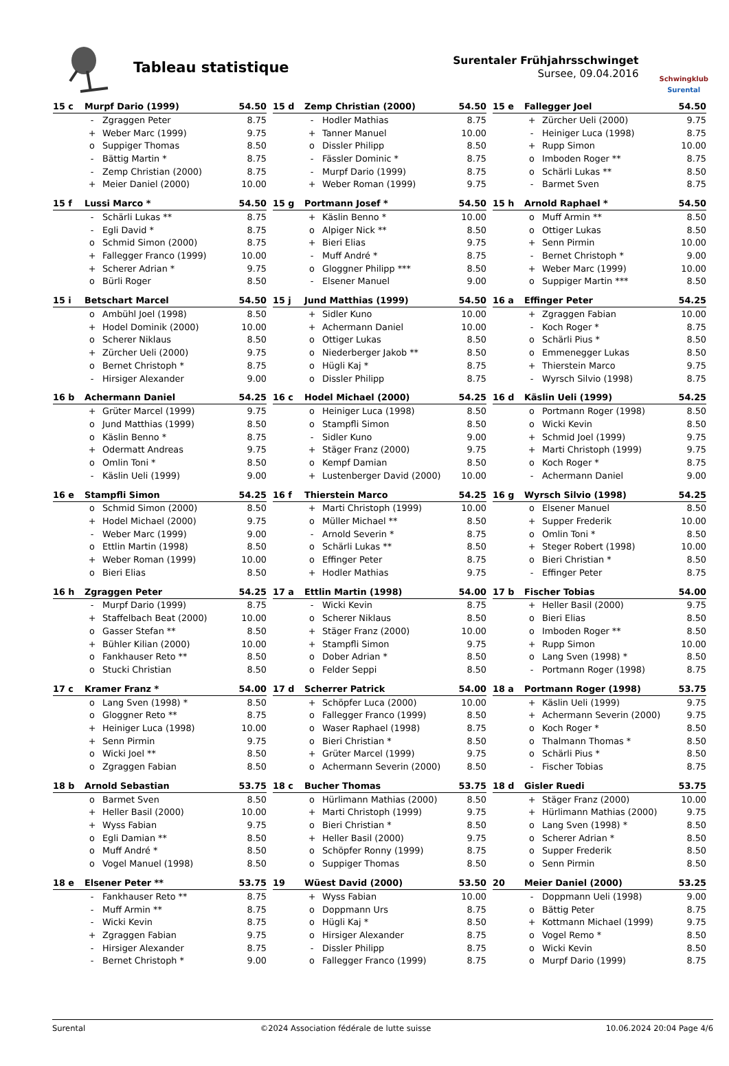Tableau statistique
Surentaler Frühjahrsschwinget
Sursee, 09.04.2016
Schwingklub
Surental
| 15 c | Murpf Dario (1999) | | 54.50 |
| --- | --- | --- | --- |
| | - | Zgraggen Peter | 8.75 |
| | + | Weber Marc (1999) | 9.75 |
| | o | Suppiger Thomas | 8.50 |
| | - | Bättig Martin * | 8.75 |
| | - | Zemp Christian (2000) | 8.75 |
| | + | Meier Daniel (2000) | 10.00 |
| 15 d | Zemp Christian (2000) | | 54.50 |
| --- | --- | --- | --- |
| | - | Hodler Mathias | 8.75 |
| | + | Tanner Manuel | 10.00 |
| | o | Dissler Philipp | 8.50 |
| | - | Fässler Dominic * | 8.75 |
| | - | Murpf Dario (1999) | 8.75 |
| | + | Weber Roman (1999) | 9.75 |
| 15 e | Fallegger Joel | | 54.50 |
| --- | --- | --- | --- |
| | + | Zürcher Ueli (2000) | 9.75 |
| | - | Heiniger Luca (1998) | 8.75 |
| | + | Rupp Simon | 10.00 |
| | o | Imboden Roger ** | 8.75 |
| | o | Schärli Lukas ** | 8.50 |
| | - | Barmet Sven | 8.75 |
| 15 f | Lussi Marco * | | 54.50 |
| --- | --- | --- | --- |
| | - | Schärli Lukas ** | 8.75 |
| | - | Egli David * | 8.75 |
| | o | Schmid Simon (2000) | 8.75 |
| | + | Fallegger Franco (1999) | 10.00 |
| | + | Scherer Adrian * | 9.75 |
| | o | Bürli Roger | 8.50 |
| 15 g | Portmann Josef * | | 54.50 |
| --- | --- | --- | --- |
| | + | Käslin Benno * | 10.00 |
| | o | Alpiger Nick ** | 8.50 |
| | + | Bieri Elias | 9.75 |
| | - | Muff André * | 8.75 |
| | o | Gloggner Philipp *** | 8.50 |
| | - | Elsener Manuel | 9.00 |
| 15 h | Arnold Raphael * | | 54.50 |
| --- | --- | --- | --- |
| | o | Muff Armin ** | 8.50 |
| | o | Ottiger Lukas | 8.50 |
| | + | Senn Pirmin | 10.00 |
| | - | Bernet Christoph * | 9.00 |
| | + | Weber Marc (1999) | 10.00 |
| | o | Suppiger Martin *** | 8.50 |
| 15 i | Betschart Marcel | | 54.50 |
| --- | --- | --- | --- |
| | o | Ambühl Joel (1998) | 8.50 |
| | + | Hodel Dominik (2000) | 10.00 |
| | o | Scherer Niklaus | 8.50 |
| | + | Zürcher Ueli (2000) | 9.75 |
| | o | Bernet Christoph * | 8.75 |
| | - | Hirsiger Alexander | 9.00 |
| 15 j | Jund Matthias (1999) | | 54.50 |
| --- | --- | --- | --- |
| | + | Sidler Kuno | 10.00 |
| | + | Achermann Daniel | 10.00 |
| | o | Ottiger Lukas | 8.50 |
| | o | Niederberger Jakob ** | 8.50 |
| | o | Hügli Kaj * | 8.75 |
| | o | Dissler Philipp | 8.75 |
| 16 a | Effinger Peter | | 54.25 |
| --- | --- | --- | --- |
| | + | Zgraggen Fabian | 10.00 |
| | - | Koch Roger * | 8.75 |
| | o | Schärli Pius * | 8.50 |
| | o | Emmenegger Lukas | 8.50 |
| | + | Thierstein Marco | 9.75 |
| | - | Wyrsch Silvio (1998) | 8.75 |
| 16 b | Achermann Daniel | | 54.25 |
| --- | --- | --- | --- |
| | + | Grüter Marcel (1999) | 9.75 |
| | o | Jund Matthias (1999) | 8.50 |
| | o | Käslin Benno * | 8.75 |
| | + | Odermatt Andreas | 9.75 |
| | o | Omlin Toni * | 8.50 |
| | - | Käslin Ueli (1999) | 9.00 |
| 16 c | Hodel Michael (2000) | | 54.25 |
| --- | --- | --- | --- |
| | o | Heiniger Luca (1998) | 8.50 |
| | o | Stampfli Simon | 8.50 |
| | - | Sidler Kuno | 9.00 |
| | + | Stäger Franz (2000) | 9.75 |
| | o | Kempf Damian | 8.50 |
| | + | Lustenberger David (2000) | 10.00 |
| 16 d | Käslin Ueli (1999) | | 54.25 |
| --- | --- | --- | --- |
| | o | Portmann Roger (1998) | 8.50 |
| | o | Wicki Kevin | 8.50 |
| | + | Schmid Joel (1999) | 9.75 |
| | + | Marti Christoph (1999) | 9.75 |
| | o | Koch Roger * | 8.75 |
| | - | Achermann Daniel | 9.00 |
| 16 e | Stampfli Simon | | 54.25 |
| --- | --- | --- | --- |
| | o | Schmid Simon (2000) | 8.50 |
| | + | Hodel Michael (2000) | 9.75 |
| | - | Weber Marc (1999) | 9.00 |
| | o | Ettlin Martin (1998) | 8.50 |
| | + | Weber Roman (1999) | 10.00 |
| | o | Bieri Elias | 8.50 |
| 16 f | Thierstein Marco | | 54.25 |
| --- | --- | --- | --- |
| | + | Marti Christoph (1999) | 10.00 |
| | o | Müller Michael ** | 8.50 |
| | - | Arnold Severin * | 8.75 |
| | o | Schärli Lukas ** | 8.50 |
| | o | Effinger Peter | 8.75 |
| | + | Hodler Mathias | 9.75 |
| 16 g | Wyrsch Silvio (1998) | | 54.25 |
| --- | --- | --- | --- |
| | o | Elsener Manuel | 8.50 |
| | + | Supper Frederik | 10.00 |
| | o | Omlin Toni * | 8.50 |
| | + | Steger Robert (1998) | 10.00 |
| | o | Bieri Christian * | 8.50 |
| | - | Effinger Peter | 8.75 |
| 16 h | Zgraggen Peter | | 54.25 |
| --- | --- | --- | --- |
| | - | Murpf Dario (1999) | 8.75 |
| | + | Staffelbach Beat (2000) | 10.00 |
| | o | Gasser Stefan ** | 8.50 |
| | + | Bühler Kilian (2000) | 10.00 |
| | o | Fankhauser Reto ** | 8.50 |
| | o | Stucki Christian | 8.50 |
| 17 a | Ettlin Martin (1998) | | 54.00 |
| --- | --- | --- | --- |
| | - | Wicki Kevin | 8.75 |
| | o | Scherer Niklaus | 8.50 |
| | + | Stäger Franz (2000) | 10.00 |
| | + | Stampfli Simon | 9.75 |
| | o | Dober Adrian * | 8.50 |
| | o | Felder Seppi | 8.50 |
| 17 b | Fischer Tobias | | 54.00 |
| --- | --- | --- | --- |
| | + | Heller Basil (2000) | 9.75 |
| | o | Bieri Elias | 8.50 |
| | o | Imboden Roger ** | 8.50 |
| | + | Rupp Simon | 10.00 |
| | o | Lang Sven (1998) * | 8.50 |
| | - | Portmann Roger (1998) | 8.75 |
| 17 c | Kramer Franz * | | 54.00 |
| --- | --- | --- | --- |
| | o | Lang Sven (1998) * | 8.50 |
| | o | Gloggner Reto ** | 8.75 |
| | + | Heiniger Luca (1998) | 10.00 |
| | + | Senn Pirmin | 9.75 |
| | o | Wicki Joel ** | 8.50 |
| | o | Zgraggen Fabian | 8.50 |
| 17 d | Scherrer Patrick | | 54.00 |
| --- | --- | --- | --- |
| | + | Schöpfer Luca (2000) | 10.00 |
| | o | Fallegger Franco (1999) | 8.50 |
| | o | Waser Raphael (1998) | 8.75 |
| | o | Bieri Christian * | 8.50 |
| | + | Grüter Marcel (1999) | 9.75 |
| | o | Achermann Severin (2000) | 8.50 |
| 18 a | Portmann Roger (1998) | | 53.75 |
| --- | --- | --- | --- |
| | + | Käslin Ueli (1999) | 9.75 |
| | + | Achermann Severin (2000) | 9.75 |
| | o | Koch Roger * | 8.50 |
| | o | Thalmann Thomas * | 8.50 |
| | o | Schärli Pius * | 8.50 |
| | - | Fischer Tobias | 8.75 |
| 18 b | Arnold Sebastian | | 53.75 |
| --- | --- | --- | --- |
| | o | Barmet Sven | 8.50 |
| | + | Heller Basil (2000) | 10.00 |
| | + | Wyss Fabian | 9.75 |
| | o | Egli Damian ** | 8.50 |
| | o | Muff André * | 8.50 |
| | o | Vogel Manuel (1998) | 8.50 |
| 18 c | Bucher Thomas | | 53.75 |
| --- | --- | --- | --- |
| | o | Hürlimann Mathias (2000) | 8.50 |
| | + | Marti Christoph (1999) | 9.75 |
| | o | Bieri Christian * | 8.50 |
| | + | Heller Basil (2000) | 9.75 |
| | o | Schöpfer Ronny (1999) | 8.75 |
| | o | Suppiger Thomas | 8.50 |
| 18 d | Gisler Ruedi | | 53.75 |
| --- | --- | --- | --- |
| | + | Stäger Franz (2000) | 10.00 |
| | + | Hürlimann Mathias (2000) | 9.75 |
| | o | Lang Sven (1998) * | 8.50 |
| | o | Scherer Adrian * | 8.50 |
| | o | Supper Frederik | 8.50 |
| | o | Senn Pirmin | 8.50 |
| 18 e | Elsener Peter ** | | 53.75 |
| --- | --- | --- | --- |
| | - | Fankhauser Reto ** | 8.75 |
| | - | Muff Armin ** | 8.75 |
| | - | Wicki Kevin | 8.75 |
| | + | Zgraggen Fabian | 9.75 |
| | - | Hirsiger Alexander | 8.75 |
| | - | Bernet Christoph * | 9.00 |
| 19 | Wüest David (2000) | | 53.50 |
| --- | --- | --- | --- |
| | + | Wyss Fabian | 10.00 |
| | o | Doppmann Urs | 8.75 |
| | o | Hügli Kaj * | 8.50 |
| | o | Hirsiger Alexander | 8.75 |
| | - | Dissler Philipp | 8.75 |
| | o | Fallegger Franco (1999) | 8.75 |
| 20 | Meier Daniel (2000) | | 53.25 |
| --- | --- | --- | --- |
| | - | Doppmann Ueli (1998) | 9.00 |
| | o | Bättig Peter | 8.75 |
| | + | Kottmann Michael (1999) | 9.75 |
| | o | Vogel Remo * | 8.50 |
| | o | Wicki Kevin | 8.50 |
| | o | Murpf Dario (1999) | 8.75 |
Surental ©2024 Association fédérale de lutte suisse 10.06.2024 20:04 Page 4/6